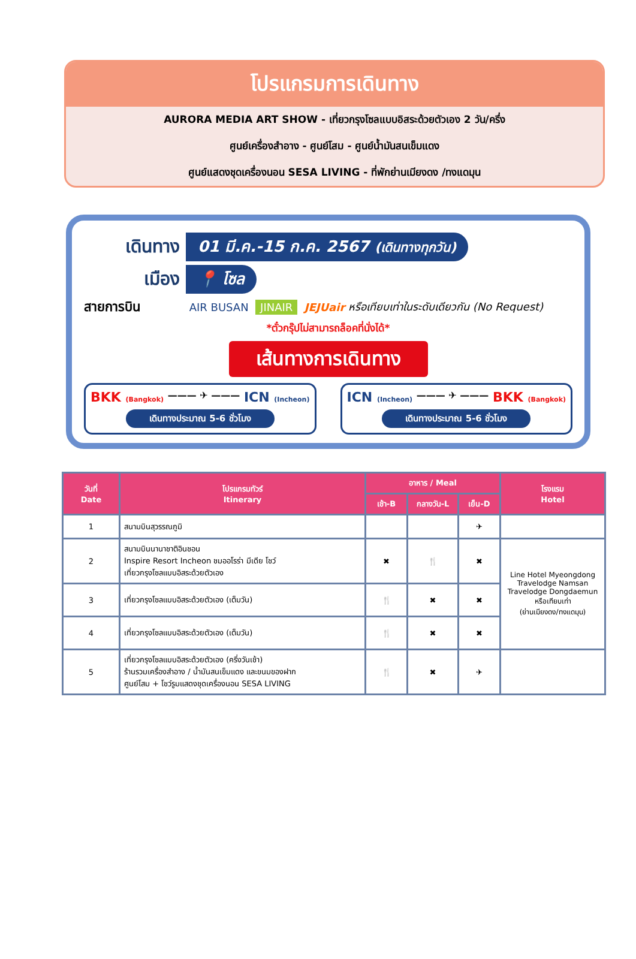โปรแกรมการเดินทาง
AURORA MEDIA ART SHOW - เที่ยวกรุงโซลแบบอิสระด้วยตัวเอง 2 วัน/ครึ่ง
ศูนย์เครื่องสำอาง - ศูนย์โสม - ศูนย์น้ำมันสนเข็มแดง
ศูนย์แสดงชุดเครื่องนอน SESA LIVING - ที่พักย่านเมียงดง /ทงแดมุน
เดินทาง
01 มี.ค.-15 ก.ค. 2567 (เดินทางทุกวัน)
เมือง
📍 โซล
สายการบิน AIR BUSAN JINAIR JEJUair หรือเทียบเท่าในระดับเดียวกัน (No Request)
*ตั๋วกรุ๊ปไม่สามารถล็อคที่นั่งได้*
เส้นทางการเดินทาง
BKK (Bangkok) ——— ✈ ——— ICN (Incheon)
เดินทางประมาณ 5-6 ชั่วโมง
ICN (Incheon) ——— ✈ ——— BKK (Bangkok)
เดินทางประมาณ 5-6 ชั่วโมง
| วันที่ Date | โปรแกรมทัวร์ Itinerary | อาหาร / Meal | | | โรงแรม Hotel |
| --- | --- | --- | --- | --- | --- |
| | | เช้า-B | กลางวัน-L | เย็น-D | |
| 1 | สนามบินสุวรรณภูมิ | | | ✈ | |
| 2 | สนามบินนานาชาติอินชอน Inspire Resort Incheon ชมออโรร่า มีเดีย โชว์ เที่ยวกรุงโซลแบบอิสระด้วยตัวเอง | ✖ | 🍴 | ✖ | Line Hotel Myeongdong Travelodge Namsan Travelodge Dongdaemun หรือเทียบเท่า (ย่านเมียงดง/ทงแดมุน) |
| 3 | เที่ยวกรุงโซลแบบอิสระด้วยตัวเอง (เต็มวัน) | 🍴 | ✖ | ✖ | |
| 4 | เที่ยวกรุงโซลแบบอิสระด้วยตัวเอง (เต็มวัน) | 🍴 | ✖ | ✖ | |
| 5 | เที่ยวกรุงโซลแบบอิสระด้วยตัวเอง (ครึ่งวันเช้า) ร้านรวมเครื่องสำอาง / น้ำมันสนเข็มแดง และขนมของฝาก ศูนย์โสม + โชว์รูมแสดงชุดเครื่องนอน SESA LIVING | 🍴 | ✖ | ✈ | |